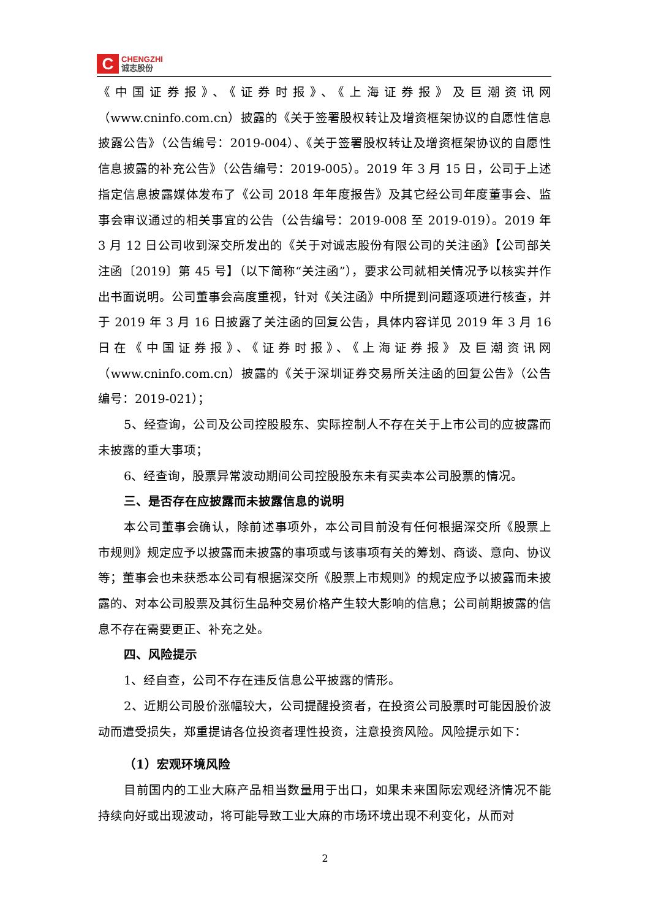C
CHENGZHI
诚志股份
《中国证券报》、《证券时报》、《上海证券报》及巨潮资讯网（www.cninfo.com.cn）披露的《关于签署股权转让及增资框架协议的自愿性信息披露公告》（公告编号：2019-004）、《关于签署股权转让及增资框架协议的自愿性信息披露的补充公告》（公告编号：2019-005）。2019 年 3 月 15 日，公司于上述指定信息披露媒体发布了《公司 2018 年年度报告》及其它经公司年度董事会、监事会审议通过的相关事宜的公告（公告编号：2019-008 至 2019-019）。2019 年 3 月 12 日公司收到深交所发出的《关于对诚志股份有限公司的关注函》【公司部关注函〔2019〕第 45 号】（以下简称“关注函”），要求公司就相关情况予以核实并作出书面说明。公司董事会高度重视，针对《关注函》中所提到问题逐项进行核查，并于 2019 年 3 月 16 日披露了关注函的回复公告，具体内容详见 2019 年 3 月 16 日在《中国证券报》、《证券时报》、《上海证券报》及巨潮资讯网（www.cninfo.com.cn）披露的《关于深圳证券交易所关注函的回复公告》（公告编号：2019-021）；
5、经查询，公司及公司控股股东、实际控制人不存在关于上市公司的应披露而未披露的重大事项；
6、经查询，股票异常波动期间公司控股股东未有买卖本公司股票的情况。
三、是否存在应披露而未披露信息的说明
本公司董事会确认，除前述事项外，本公司目前没有任何根据深交所《股票上市规则》规定应予以披露而未披露的事项或与该事项有关的筹划、商谈、意向、协议等；董事会也未获悉本公司有根据深交所《股票上市规则》的规定应予以披露而未披露的、对本公司股票及其衍生品种交易价格产生较大影响的信息；公司前期披露的信息不存在需要更正、补充之处。
四、风险提示
1、经自查，公司不存在违反信息公平披露的情形。
2、近期公司股价涨幅较大，公司提醒投资者，在投资公司股票时可能因股价波动而遭受损失，郑重提请各位投资者理性投资，注意投资风险。风险提示如下：
（1）宏观环境风险
目前国内的工业大麻产品相当数量用于出口，如果未来国际宏观经济情况不能持续向好或出现波动，将可能导致工业大麻的市场环境出现不利变化，从而对
2